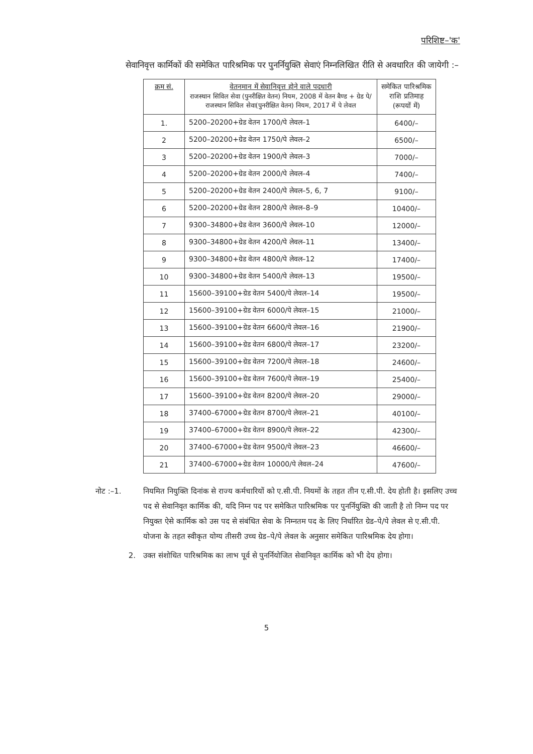परिशिष्ट–'क'
सेवानिवृत्त कार्मिकों की समेकित पारिश्रमिक पर पुनर्नियुक्ति सेवाएं निम्नलिखित रीति से अवधारित की जायेगी :–
| क्रम सं. | वेतनमान में सेवानिवृत्त होने वाले पदधारी राजस्थान सिविल सेवा (पुनरीक्षित वेतन) नियम, 2008 में वेतन बैण्ड + ग्रेड पे/राजस्थान सिविल सेवा(पुनरीक्षित वेतन) नियम, 2017 में पे लेवल | समेकित पारिश्रमिक राशि प्रतिमाह (रूपयों में) |
| --- | --- | --- |
| 1. | 5200–20200+ग्रेड वेतन 1700/पे लेवल–1 | 6400/– |
| 2 | 5200–20200+ग्रेड वेतन 1750/पे लेवल–2 | 6500/– |
| 3 | 5200–20200+ग्रेड वेतन 1900/पे लेवल–3 | 7000/– |
| 4 | 5200–20200+ग्रेड वेतन 2000/पे लेवल–4 | 7400/– |
| 5 | 5200–20200+ग्रेड वेतन 2400/पे लेवल–5, 6, 7 | 9100/– |
| 6 | 5200–20200+ग्रेड वेतन 2800/पे लेवल–8–9 | 10400/– |
| 7 | 9300–34800+ग्रेड वेतन 3600/पे लेवल–10 | 12000/– |
| 8 | 9300–34800+ग्रेड वेतन 4200/पे लेवल–11 | 13400/– |
| 9 | 9300–34800+ग्रेड वेतन 4800/पे लेवल–12 | 17400/– |
| 10 | 9300–34800+ग्रेड वेतन 5400/पे लेवल–13 | 19500/– |
| 11 | 15600–39100+ग्रेड वेतन 5400/पे लेवल–14 | 19500/– |
| 12 | 15600–39100+ग्रेड वेतन 6000/पे लेवल–15 | 21000/– |
| 13 | 15600–39100+ग्रेड वेतन 6600/पे लेवल–16 | 21900/– |
| 14 | 15600–39100+ग्रेड वेतन 6800/पे लेवल–17 | 23200/– |
| 15 | 15600–39100+ग्रेड वेतन 7200/पे लेवल–18 | 24600/– |
| 16 | 15600–39100+ग्रेड वेतन 7600/पे लेवल–19 | 25400/– |
| 17 | 15600–39100+ग्रेड वेतन 8200/पे लेवल–20 | 29000/– |
| 18 | 37400–67000+ग्रेड वेतन 8700/पे लेवल–21 | 40100/– |
| 19 | 37400–67000+ग्रेड वेतन 8900/पे लेवल–22 | 42300/– |
| 20 | 37400–67000+ग्रेड वेतन 9500/पे लेवल–23 | 46600/– |
| 21 | 37400–67000+ग्रेड वेतन 10000/पे लेवल–24 | 47600/– |
नोट :–1. नियमित नियुक्ति दिनांक से राज्य कर्मचारियों को ए.सी.पी. नियमों के तहत तीन ए.सी.पी. देय होती है। इसलिए उच्च पद से सेवानिवृत कार्मिक की, यदि निम्न पद पर समेकित पारिश्रमिक पर पुनर्नियुक्ति की जाती है तो निम्न पद पर नियुक्त ऐसे कार्मिक को उस पद से संबंधित सेवा के निम्नतम पद के लिए निर्धारित ग्रेड–पे/पे लेवल से ए.सी.पी. योजना के तहत स्वीकृत योग्य तीसरी उच्च ग्रेड–पे/पे लेवल के अनुसार समेकित पारिश्रमिक देय होगा।
2. उक्त संशोधित पारिश्रमिक का लाभ पूर्व से पुनर्नियोजित सेवानिवृत कार्मिक को भी देय होगा।
5